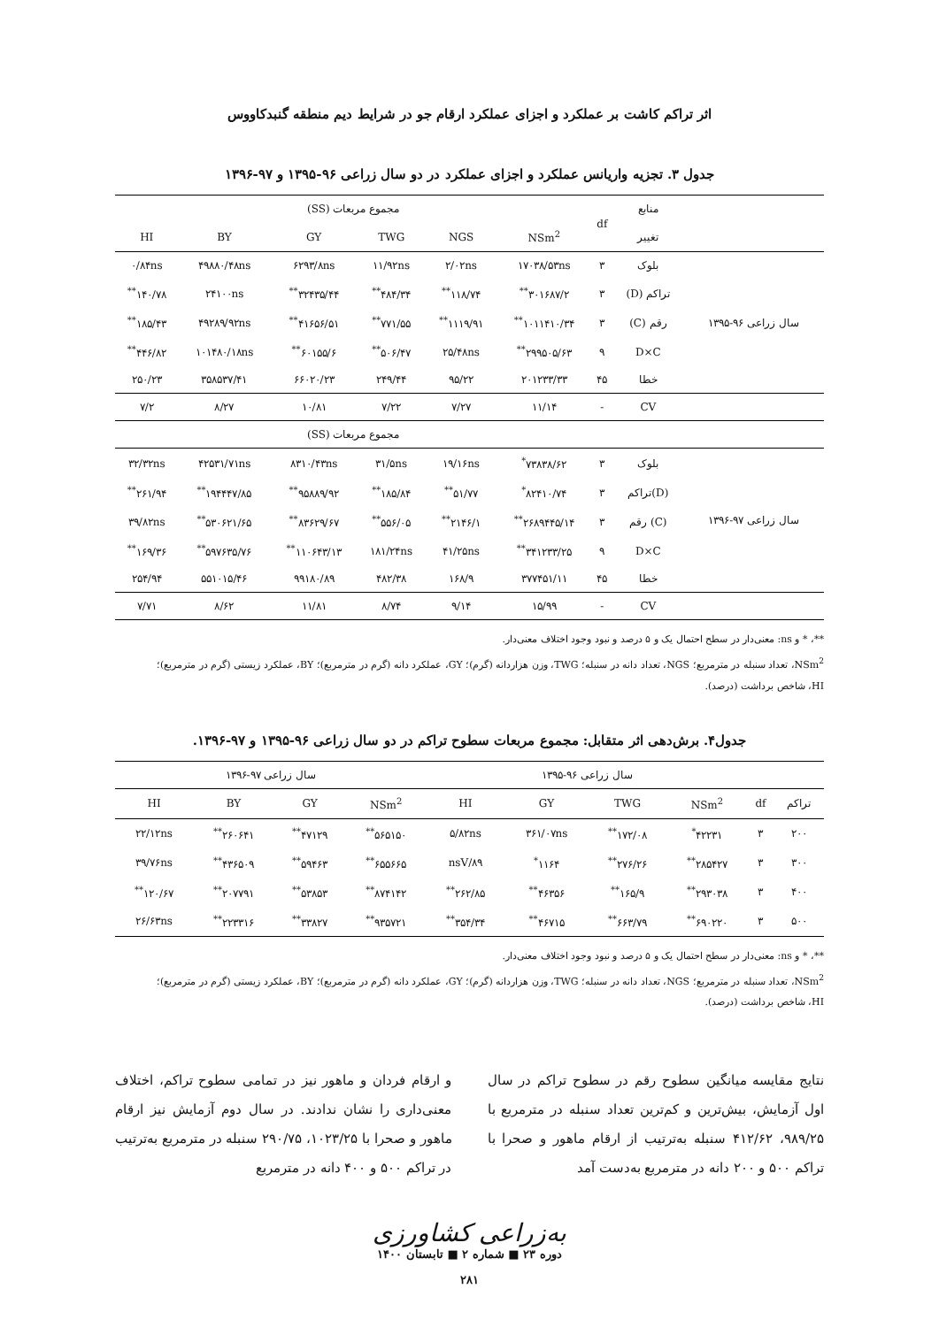اثر تراکم کاشت بر عملکرد و اجزای عملکرد ارقام جو در شرایط دیم منطقه گنبدکاووس
جدول ۳. تجزیه واریانس عملکرد و اجزای عملکرد در دو سال زراعی ۹۶-۱۳۹۵ و ۹۷-۱۳۹۶
| | منابع | df | مجموع مربعات (SS) | | | | | |
| --- | --- | --- | --- | --- | --- | --- | --- | --- |
| | تغییر | | NSm<sup>2</sup> | NGS | TWG | GY | BY | HI |
| سال زراعی ۹۶-۱۳۹۵ | بلوک | ۳ | ۱۷۰۳۸/۵۳ns | ۲/۰۲ns | ۱۱/۹۲ns | ۶۲۹۳/۸ns | ۴۹۸۸۰/۴۸ns | ۰/۸۴ns |
| | تراکم (D) | ۳ | ۳۰۱۶۸۷/۲<sup>**</sup> | ۱۱۸/۷۴<sup>**</sup> | ۴۸۴/۳۴<sup>**</sup> | ۳۲۴۳۵/۴۴<sup>**</sup> | ۲۴۱۰۰ns | ۱۴۰/۷۸<sup>**</sup> |
| | رقم (C) | ۳ | ۱۰۱۱۴۱۰/۳۴<sup>**</sup> | ۱۱۱۹/۹۱<sup>**</sup> | ۷۷۱/۵۵<sup>**</sup> | ۴۱۶۵۶/۵۱<sup>**</sup> | ۴۹۲۸۹/۹۲ns | ۱۸۵/۴۳<sup>**</sup> |
| | D×C | ۹ | ۲۹۹۵۰۵/۶۳<sup>**</sup> | ۲۵/۴۸ns | ۵۰۶/۴۷<sup>**</sup> | ۶۰۱۵۵/۶<sup>**</sup> | ۱۰۱۴۸۰/۱۸ns | ۴۴۶/۸۲<sup>**</sup> |
| | خطا | ۴۵ | ۲۰۱۲۳۳/۳۳ | ۹۵/۲۲ | ۲۴۹/۴۴ | ۶۶۰۲۰/۲۳ | ۳۵۸۵۳۷/۴۱ | ۲۵۰/۲۳ |
| | CV | - | ۱۱/۱۴ | ۷/۲۷ | ۷/۲۲ | ۱۰/۸۱ | ۸/۲۷ | ۷/۲ |
| | | | مجموع مربعات (SS) | | | | | |
| سال زراعی ۹۷-۱۳۹۶ | بلوک | ۳ | ۷۳۸۳۸/۶۲<sup>*</sup> | ۱۹/۱۶ns | ۳۱/۵ns | ۸۳۱۰/۴۳ns | ۴۲۵۳۱/۷۱ns | ۳۲/۳۲ns |
| | (D)تراکم | ۳ | ۸۲۴۱۰/۷۴<sup>*</sup> | ۵۱/۷۷<sup>**</sup> | ۱۸۵/۸۴<sup>**</sup> | ۹۵۸۸۹/۹۲<sup>**</sup> | ۱۹۴۴۴۷/۸۵<sup>**</sup> | ۲۶۱/۹۴<sup>**</sup> |
| | (C) رقم | ۳ | ۲۶۸۹۴۴۵/۱۴<sup>**</sup> | ۲۱۴۶/۱<sup>**</sup> | ۵۵۶/۰۵<sup>**</sup> | ۸۳۶۲۹/۶۷<sup>**</sup> | ۵۳۰۶۲۱/۶۵<sup>**</sup> | ۳۹/۸۲ns |
| | D×C | ۹ | ۳۴۱۲۳۳/۲۵<sup>**</sup> | ۴۱/۲۵ns | ۱۸۱/۲۴ns | ۱۱۰۶۴۳/۱۳<sup>**</sup> | ۵۹۷۶۳۵/۷۶<sup>**</sup> | ۱۶۹/۳۶<sup>**</sup> |
| | خطا | ۴۵ | ۳۷۷۴۵۱/۱۱ | ۱۶۸/۹ | ۴۸۲/۳۸ | ۹۹۱۸۰/۸۹ | ۵۵۱۰۱۵/۴۶ | ۲۵۴/۹۴ |
| | CV | - | ۱۵/۹۹ | ۹/۱۴ | ۸/۷۴ | ۱۱/۸۱ | ۸/۶۲ | ۷/۷۱ |
**، * و ns: معنی‌دار در سطح احتمال یک و ۵ درصد و نبود وجود اختلاف معنی‌دار.
NSm<sup>2</sup>، تعداد سنبله در مترمربع؛ NGS، تعداد دانه در سنبله؛ TWG، وزن هزاردانه (گرم)؛ GY، عملکرد دانه (گرم در مترمربع)؛ BY، عملکرد زیستی (گرم در مترمربع)؛
HI، شاخص برداشت (درصد).
جدول۴. برش‌دهی اثر متقابل: مجموع مربعات سطوح تراکم در دو سال زراعی ۹۶-۱۳۹۵ و ۹۷-۱۳۹۶.
| | | سال زراعی ۹۶-۱۳۹۵ | | | | سال زراعی ۹۷-۱۳۹۶ | | | |
| --- | --- | --- | --- | --- | --- | --- | --- | --- | --- |
| تراکم | df | NSm<sup>2</sup> | TWG | GY | HI | NSm<sup>2</sup> | GY | BY | HI |
| ۲۰۰ | ۳ | ۴۲۲۳۱<sup>*</sup> | ۱۷۲/۰۸<sup>**</sup> | ۳۶۱/۰۷ns | ۵/۸۲ns | ۵۶۵۱۵۰<sup>**</sup> | ۴۷۱۲۹<sup>**</sup> | ۲۶۰۶۴۱<sup>**</sup> | ۲۲/۱۲ns |
| ۳۰۰ | ۳ | ۲۸۵۴۲۷<sup>**</sup> | ۲۷۶/۲۶<sup>**</sup> | ۱۱۶۴<sup>*</sup> | nsV/۸۹ | ۶۵۵۶۶۵<sup>**</sup> | ۵۹۴۶۳<sup>**</sup> | ۴۳۶۵۰۹<sup>**</sup> | ۳۹/۷۶ns |
| ۴۰۰ | ۳ | ۲۹۳۰۳۸<sup>**</sup> | ۱۶۵/۹<sup>**</sup> | ۴۶۳۵۶<sup>**</sup> | ۲۶۲/۸۵<sup>**</sup> | ۸۷۴۱۴۲<sup>**</sup> | ۵۳۸۵۳<sup>**</sup> | ۲۰۷۷۹۱<sup>**</sup> | ۱۲۰/۶۷<sup>**</sup> |
| ۵۰۰ | ۳ | ۶۹۰۲۲۰<sup>**</sup> | ۶۶۳/۷۹<sup>**</sup> | ۴۶۷۱۵<sup>**</sup> | ۳۵۴/۳۴<sup>**</sup> | ۹۳۵۷۲۱<sup>**</sup> | ۳۳۸۲۷<sup>**</sup> | ۲۲۳۳۱۶<sup>**</sup> | ۲۶/۶۳ns |
**، * و ns: معنی‌دار در سطح احتمال یک و ۵ درصد و نبود وجود اختلاف معنی‌دار.
NSm<sup>2</sup>، تعداد سنبله در مترمربع؛ NGS، تعداد دانه در سنبله؛ TWG، وزن هزاردانه (گرم)؛ GY، عملکرد دانه (گرم در مترمربع)؛ BY، عملکرد زیستی (گرم در مترمربع)؛
HI، شاخص برداشت (درصد).
نتایج مقایسه میانگین سطوح رقم در سطوح تراکم در سال اول آزمایش، بیش‌ترین و کم‌ترین تعداد سنبله در مترمربع با ۹۸۹/۲۵، ۴۱۲/۶۲ سنبله به‌ترتیب از ارقام ماهور و صحرا با تراکم ۵۰۰ و ۲۰۰ دانه در مترمربع به‌دست آمد
و ارقام فردان و ماهور نیز در تمامی سطوح تراکم، اختلاف معنی‌داری را نشان ندادند. در سال دوم آزمایش نیز ارقام ماهور و صحرا با ۱۰۲۳/۲۵، ۲۹۰/۷۵ سنبله در مترمربع به‌ترتیب در تراکم ۵۰۰ و ۴۰۰ دانه در مترمربع
به‌زراعی کشاورزی
دوره ۲۳ ■ شماره ۲ ■ تابستان ۱۴۰۰
۲۸۱